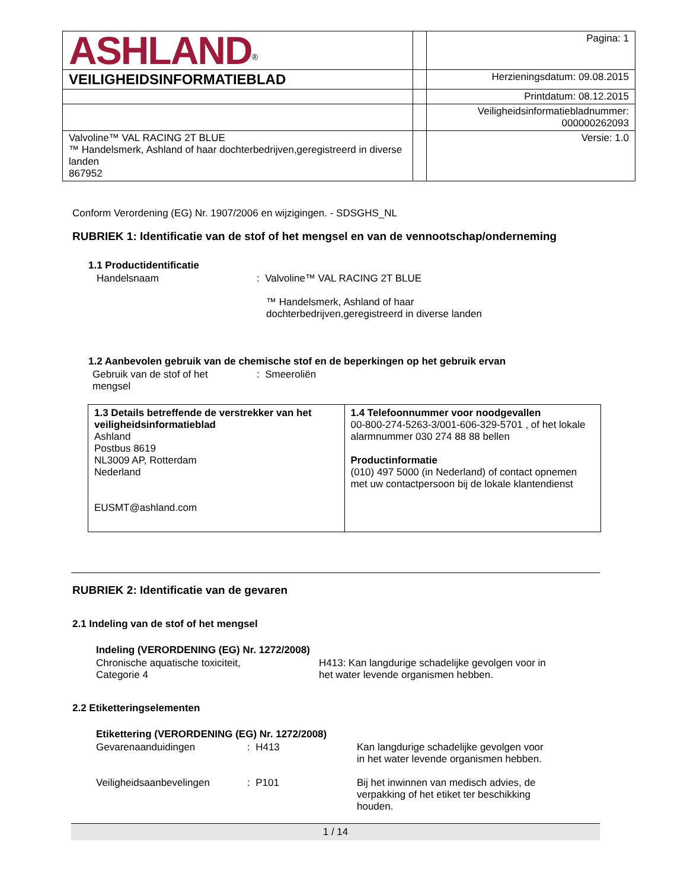| ASHLAND<sup>®</sup> | | Pagina: 1 |
| VEILIGHEIDSINFORMATIEBLAD | | Herzieningsdatum: 09.08.2015 |
| | | Printdatum: 08.12.2015 |
| | | Veiligheidsinformatiebladnummer: 000000262093 |
| Valvoline™ VAL RACING 2T BLUE ™ Handelsmerk, Ashland of haar dochterbedrijven,geregistreerd in diverse landen 867952 | | Versie: 1.0 |
Conform Verordening (EG) Nr. 1907/2006 en wijzigingen. - SDSGHS_NL
RUBRIEK 1: Identificatie van de stof of het mengsel en van de vennootschap/onderneming
1.1 Productidentificatie
Handelsnaam : Valvoline™ VAL RACING 2T BLUE
™ Handelsmerk, Ashland of haar
dochterbedrijven,geregistreerd in diverse landen
1.2 Aanbevolen gebruik van de chemische stof en de beperkingen op het gebruik ervan
Gebruik van de stof of het
mengsel
: Smeeroliën
| 1.3 Details betreffende de verstrekker van het veiligheidsinformatieblad Ashland Postbus 8619 NL3009 AP, Rotterdam Nederland EUSMT@ashland.com | 1.4 Telefoonnummer voor noodgevallen 00-800-274-5263-3/001-606-329-5701 , of het lokale alarmnummer 030 274 88 88 bellen Productinformatie (010) 497 5000 (in Nederland) of contact opnemen met uw contactpersoon bij de lokale klantendienst |
RUBRIEK 2: Identificatie van de gevaren
2.1 Indeling van de stof of het mengsel
Indeling (VERORDENING (EG) Nr. 1272/2008)
Chronische aquatische toxiciteit,
Categorie 4
H413: Kan langdurige schadelijke gevolgen voor in
het water levende organismen hebben.
2.2 Etiketteringselementen
Etikettering (VERORDENING (EG) Nr. 1272/2008)
Gevarenaanduidingen : H413 Kan langdurige schadelijke gevolgen voor
in het water levende organismen hebben.
Veiligheidsaanbevelingen : P101 Bij het inwinnen van medisch advies, de
verpakking of het etiket ter beschikking
houden.
1 / 14